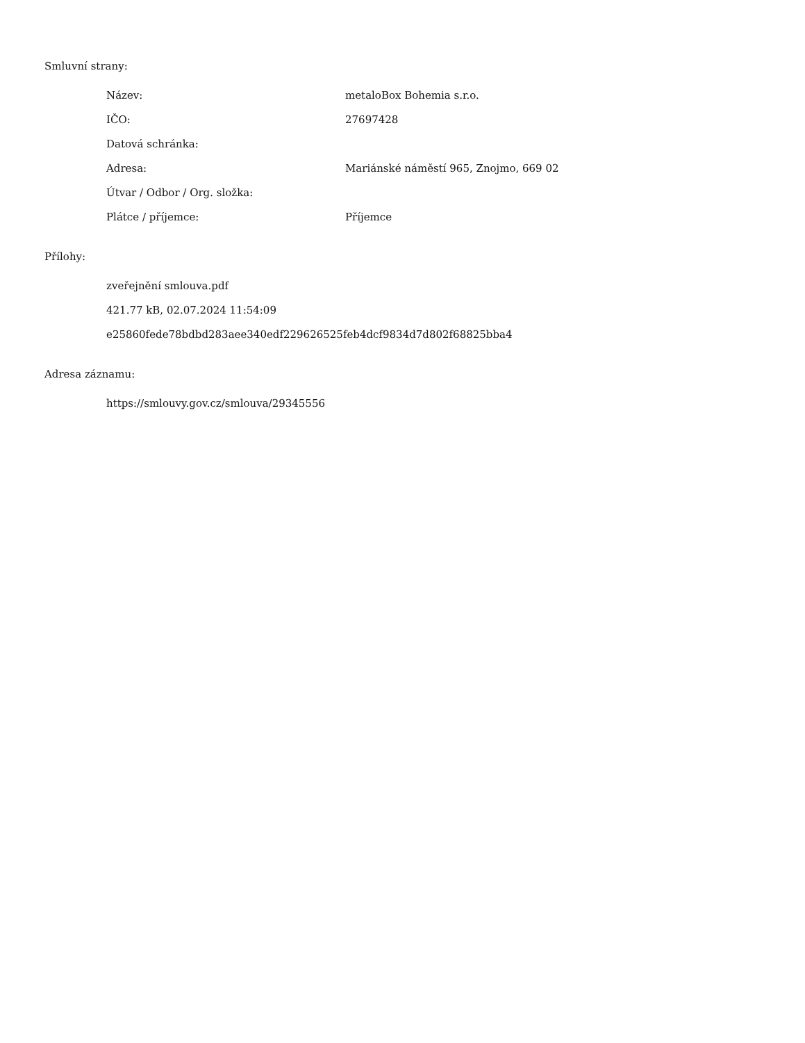Smluvní strany:
| Název: | metaloBox Bohemia s.r.o. |
| IČO: | 27697428 |
| Datová schránka: | |
| Adresa: | Mariánské náměstí 965, Znojmo, 669 02 |
| Útvar / Odbor / Org. složka: | |
| Plátce / příjemce: | Příjemce |
Přílohy:
zveřejnění smlouva.pdf
421.77 kB, 02.07.2024 11:54:09
e25860fede78bdbd283aee340edf229626525feb4dcf9834d7d802f68825bba4
Adresa záznamu:
https://smlouvy.gov.cz/smlouva/29345556